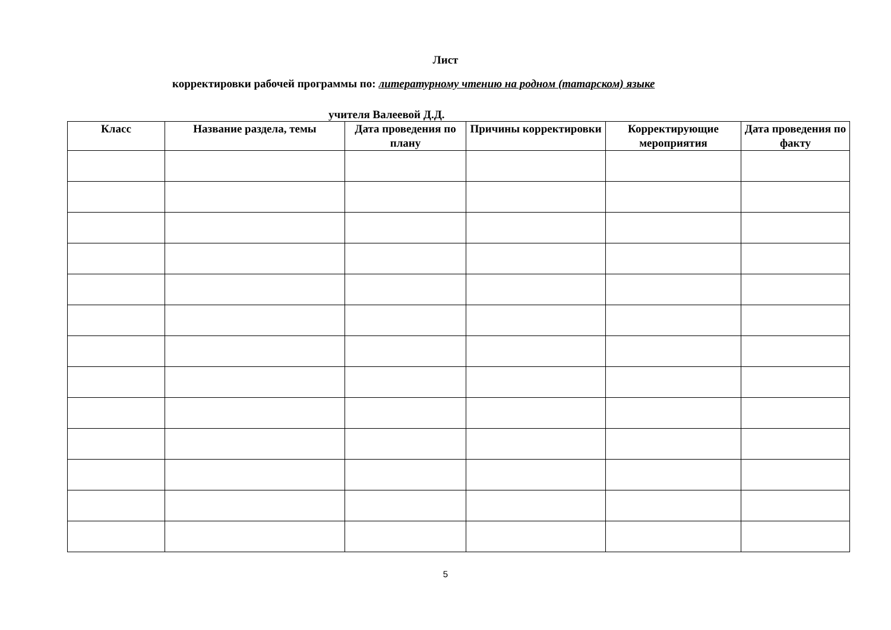Лист
корректировки рабочей программы по: литературному чтению на родном (татарском) языке
учителя Валеевой Д.Д.
| Класс | Название раздела, темы | Дата проведения по плану | Причины корректировки | Корректирующие мероприятия | Дата проведения по факту |
| --- | --- | --- | --- | --- | --- |
5